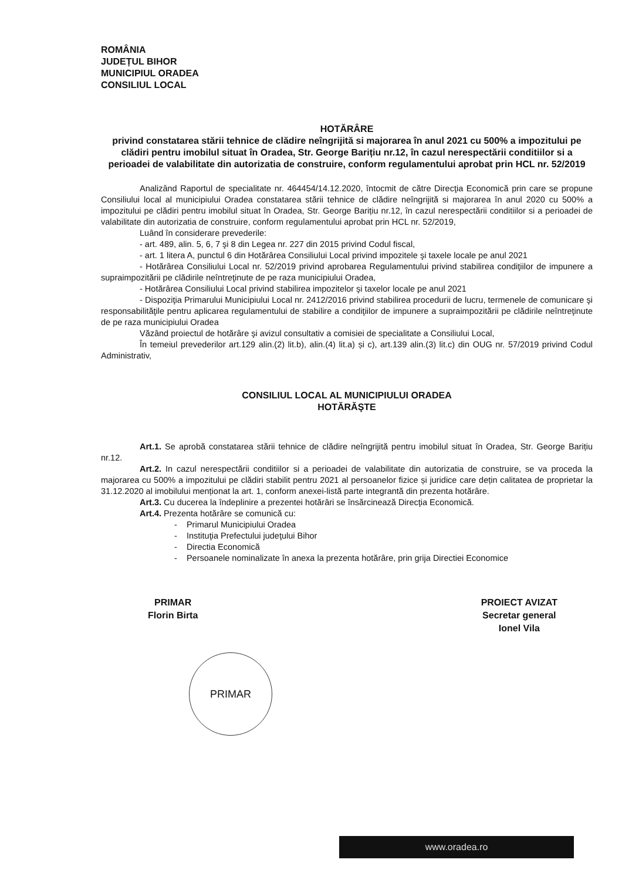ROMÂNIA
JUDEȚUL BIHOR
MUNICIPIUL ORADEA
CONSILIUL LOCAL
HOTĂRÂRE
privind constatarea stării tehnice de clădire neîngrijită si majorarea în anul 2021 cu 500% a impozitului pe clădiri pentru imobilul situat în Oradea, Str. George Barițiu nr.12, în cazul nerespectării conditiilor si a perioadei de valabilitate din autorizatia de construire, conform regulamentului aprobat prin HCL nr. 52/2019
Analizând Raportul de specialitate nr. 464454/14.12.2020, întocmit de către Direcţia Economică prin care se propune Consiliului local al municipiului Oradea constatarea stării tehnice de clădire neîngrijită si majorarea în anul 2020 cu 500% a impozitului pe clădiri pentru imobilul situat în Oradea, Str. George Barițiu nr.12, în cazul nerespectării conditiilor si a perioadei de valabilitate din autorizatia de construire, conform regulamentului aprobat prin HCL nr. 52/2019,
Luând în considerare prevederile:
- art. 489, alin. 5, 6, 7 şi 8 din Legea nr. 227 din 2015 privind Codul fiscal,
- art. 1 litera A, punctul 6 din Hotărârea Consiliului Local privind impozitele şi taxele locale pe anul 2021
- Hotărârea Consiliului Local nr. 52/2019 privind aprobarea Regulamentului privind stabilirea condiţiilor de impunere a supraimpozitării pe clădirile neîntreţinute de pe raza municipiului Oradea,
- Hotărârea Consiliului Local privind stabilirea impozitelor şi taxelor locale pe anul 2021
- Dispoziţia Primarului Municipiului Local nr. 2412/2016 privind stabilirea procedurii de lucru, termenele de comunicare şi responsabilităţile pentru aplicarea regulamentului de stabilire a condiţiilor de impunere a supraimpozitării pe clădirile neîntreţinute de pe raza municipiului Oradea
Văzând proiectul de hotărâre şi avizul consultativ a comisiei de specialitate a Consiliului Local,
În temeiul prevederilor art.129 alin.(2) lit.b), alin.(4) lit.a) și c), art.139 alin.(3) lit.c) din OUG nr. 57/2019 privind Codul Administrativ,
CONSILIUL LOCAL AL MUNICIPIULUI ORADEA
HOTĂRĂŞTE
Art.1. Se aprobă constatarea stării tehnice de clădire neîngrijită pentru imobilul situat în Oradea, Str. George Barițiu nr.12.
Art.2. In cazul nerespectării conditiilor si a perioadei de valabilitate din autorizatia de construire, se va proceda la majorarea cu 500% a impozitului pe clădiri stabilit pentru 2021 al persoanelor fizice și juridice care dețin calitatea de proprietar la 31.12.2020 al imobilului menționat la art. 1, conform anexei-listă parte integrantă din prezenta hotărâre.
Art.3. Cu ducerea la îndeplinire a prezentei hotărâri se însărcinează Direcţia Economică.
Art.4. Prezenta hotărâre se comunică cu:
- Primarul Municipiului Oradea
- Instituţia Prefectului judeţului Bihor
- Directia Economică
- Persoanele nominalizate în anexa la prezenta hotărâre, prin grija Directiei Economice
PRIMAR
Florin Birta
PROIECT AVIZAT
Secretar general
Ionel Vila
PRIMAR
www.oradea.ro